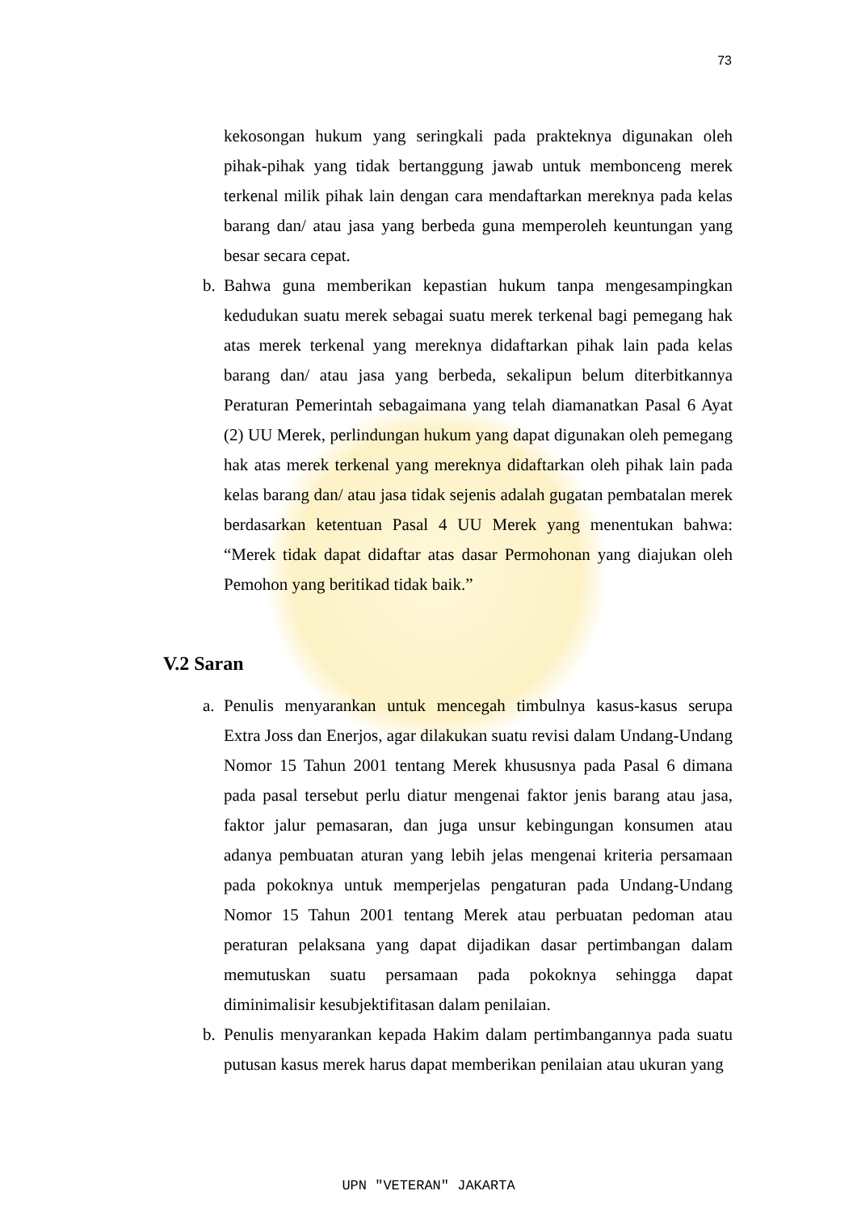73
kekosongan hukum yang seringkali pada prakteknya digunakan oleh pihak-pihak yang tidak bertanggung jawab untuk membonceng merek terkenal milik pihak lain dengan cara mendaftarkan mereknya pada kelas barang dan/ atau jasa yang berbeda guna memperoleh keuntungan yang besar secara cepat.
b. Bahwa guna memberikan kepastian hukum tanpa mengesampingkan kedudukan suatu merek sebagai suatu merek terkenal bagi pemegang hak atas merek terkenal yang mereknya didaftarkan pihak lain pada kelas barang dan/ atau jasa yang berbeda, sekalipun belum diterbitkannya Peraturan Pemerintah sebagaimana yang telah diamanatkan Pasal 6 Ayat (2) UU Merek, perlindungan hukum yang dapat digunakan oleh pemegang hak atas merek terkenal yang mereknya didaftarkan oleh pihak lain pada kelas barang dan/ atau jasa tidak sejenis adalah gugatan pembatalan merek berdasarkan ketentuan Pasal 4 UU Merek yang menentukan bahwa: “Merek tidak dapat didaftar atas dasar Permohonan yang diajukan oleh Pemohon yang beritikad tidak baik.”
V.2 Saran
a. Penulis menyarankan untuk mencegah timbulnya kasus-kasus serupa Extra Joss dan Enerjos, agar dilakukan suatu revisi dalam Undang-Undang Nomor 15 Tahun 2001 tentang Merek khususnya pada Pasal 6 dimana pada pasal tersebut perlu diatur mengenai faktor jenis barang atau jasa, faktor jalur pemasaran, dan juga unsur kebingungan konsumen atau adanya pembuatan aturan yang lebih jelas mengenai kriteria persamaan pada pokoknya untuk memperjelas pengaturan pada Undang-Undang Nomor 15 Tahun 2001 tentang Merek atau perbuatan pedoman atau peraturan pelaksana yang dapat dijadikan dasar pertimbangan dalam memutuskan suatu persamaan pada pokoknya sehingga dapat diminimalisir kesubjektifitasan dalam penilaian.
b. Penulis menyarankan kepada Hakim dalam pertimbangannya pada suatu putusan kasus merek harus dapat memberikan penilaian atau ukuran yang
UPN "VETERAN" JAKARTA